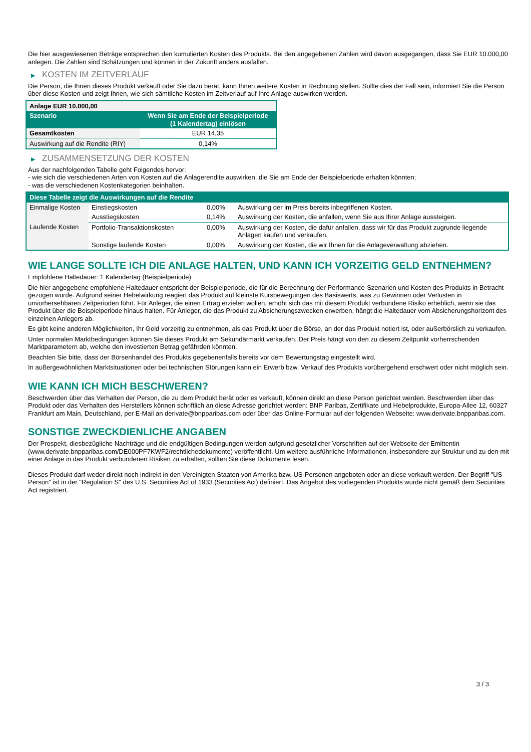Die hier ausgewiesenen Beträge entsprechen den kumulierten Kosten des Produkts. Bei den angegebenen Zahlen wird davon ausgegangen, dass Sie EUR 10.000,00 anlegen. Die Zahlen sind Schätzungen und können in der Zukunft anders ausfallen.
▶ KOSTEN IM ZEITVERLAUF
Die Person, die Ihnen dieses Produkt verkauft oder Sie dazu berät, kann Ihnen weitere Kosten in Rechnung stellen. Sollte dies der Fall sein, informiert Sie die Person über diese Kosten und zeigt Ihnen, wie sich sämtliche Kosten im Zeitverlauf auf Ihre Anlage auswirken werden.
| Anlage EUR 10.000,00 | |
| --- | --- |
| Szenario | Wenn Sie am Ende der Beispielperiode (1 Kalendertag) einlösen |
| Gesamtkosten | EUR 14,35 |
| Auswirkung auf die Rendite (RIY) | 0,14% |
▶ ZUSAMMENSETZUNG DER KOSTEN
Aus der nachfolgenden Tabelle geht Folgendes hervor:
- wie sich die verschiedenen Arten von Kosten auf die Anlagerendite auswirken, die Sie am Ende der Beispielperiode erhalten könnten;
- was die verschiedenen Kostenkategorien beinhalten.
| Diese Tabelle zeigt die Auswirkungen auf die Rendite | | | |
| --- | --- | --- | --- |
| Einmalige Kosten | Einstiegskosten | 0,00% | Auswirkung der im Preis bereits inbegriffenen Kosten. |
| | Ausstiegskosten | 0,14% | Auswirkung der Kosten, die anfallen, wenn Sie aus Ihrer Anlage aussteigen. |
| Laufende Kosten | Portfolio-Transaktionskosten | 0,00% | Auswirkung der Kosten, die dafür anfallen, dass wir für das Produkt zugrunde liegende Anlagen kaufen und verkaufen. |
| | Sonstige laufende Kosten | 0,00% | Auswirkung der Kosten, die wir Ihnen für die Anlageverwaltung abziehen. |
WIE LANGE SOLLTE ICH DIE ANLAGE HALTEN, UND KANN ICH VORZEITIG GELD ENTNEHMEN?
Empfohlene Haltedauer: 1 Kalendertag (Beispielperiode)
Die hier angegebene empfohlene Haltedauer entspricht der Beispielperiode, die für die Berechnung der Performance-Szenarien und Kosten des Produkts in Betracht gezogen wurde. Aufgrund seiner Hebelwirkung reagiert das Produkt auf kleinste Kursbewegungen des Basiswerts, was zu Gewinnen oder Verlusten in unvorhersehbaren Zeitperioden führt. Für Anleger, die einen Ertrag erzielen wollen, erhöht sich das mit diesem Produkt verbundene Risiko erheblich, wenn sie das Produkt über die Beispielperiode hinaus halten. Für Anleger, die das Produkt zu Absicherungszwecken erwerben, hängt die Haltedauer vom Absicherungshorizont des einzelnen Anlegers ab.
Es gibt keine anderen Möglichkeiten, Ihr Geld vorzeitig zu entnehmen, als das Produkt über die Börse, an der das Produkt notiert ist, oder außerbörslich zu verkaufen.
Unter normalen Marktbedingungen können Sie dieses Produkt am Sekundärmarkt verkaufen. Der Preis hängt von den zu diesem Zeitpunkt vorherrschenden Marktparametern ab, welche den investierten Betrag gefährden könnten.
Beachten Sie bitte, dass der Börsenhandel des Produkts gegebenenfalls bereits vor dem Bewertungstag eingestellt wird.
In außergewöhnlichen Marktsituationen oder bei technischen Störungen kann ein Erwerb bzw. Verkauf des Produkts vorübergehend erschwert oder nicht möglich sein.
WIE KANN ICH MICH BESCHWEREN?
Beschwerden über das Verhalten der Person, die zu dem Produkt berät oder es verkauft, können direkt an diese Person gerichtet werden. Beschwerden über das Produkt oder das Verhalten des Herstellers können schriftlich an diese Adresse gerichtet werden: BNP Paribas, Zertifikate und Hebelprodukte, Europa-Allee 12, 60327 Frankfurt am Main, Deutschland, per E-Mail an derivate@bnpparibas.com oder über das Online-Formular auf der folgenden Webseite: www.derivate.bnpparibas.com.
SONSTIGE ZWECKDIENLICHE ANGABEN
Der Prospekt, diesbezügliche Nachträge und die endgültigen Bedingungen werden aufgrund gesetzlicher Vorschriften auf der Webseite der Emittentin (www.derivate.bnpparibas.com/DE000PF7KWF2/rechtlichedokumente) veröffentlicht. Um weitere ausführliche Informationen, insbesondere zur Struktur und zu den mit einer Anlage in das Produkt verbundenen Risiken zu erhalten, sollten Sie diese Dokumente lesen.
Dieses Produkt darf weder direkt noch indirekt in den Vereinigten Staaten von Amerika bzw. US-Personen angeboten oder an diese verkauft werden. Der Begriff "US-Person" ist in der "Regulation S" des U.S. Securities Act of 1933 (Securities Act) definiert. Das Angebot des vorliegenden Produkts wurde nicht gemäß dem Securities Act registriert.
3 / 3